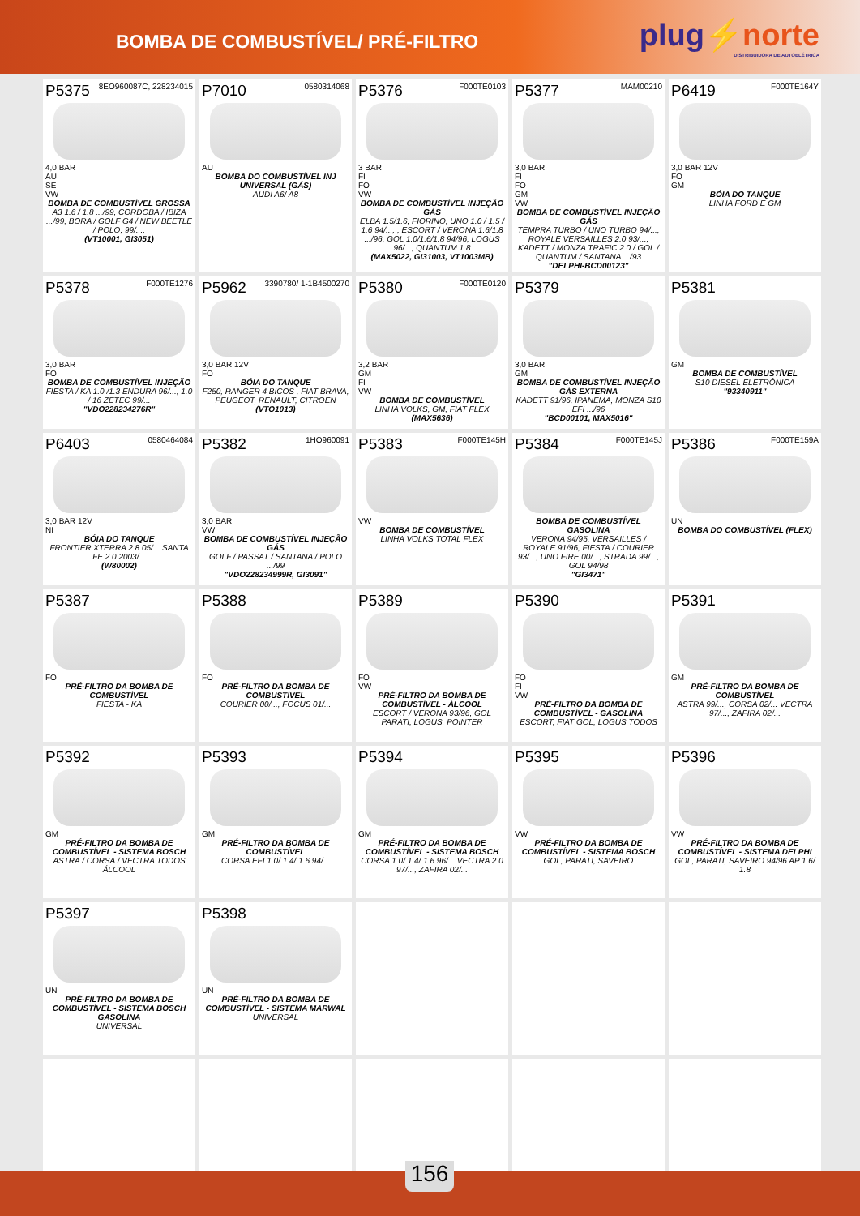BOMBA DE COMBUSTÍVEL/ PRÉ-FILTRO
plug⚡norte
DISTRIBUIDORA DE AUTOELÉTRICA
| P5375 8EO960087C, 228234015 4,0 BAR AU SE VW BOMBA DE COMBUSTÍVEL GROSSA A3 1.6 / 1.8 .../99, CORDOBA / IBIZA .../99, BORA / GOLF G4 / NEW BEETLE / POLO; 99/..., (VT10001, GI3051) | P7010 0580314068 AU BOMBA DO COMBUSTÍVEL INJ UNIVERSAL (GÁS) AUDI A6/ A8 | P5376 F000TE0103 3 BAR FI FO VW BOMBA DE COMBUSTÍVEL INJEÇÃO GÁS ELBA 1.5/1.6, FIORINO, UNO 1.0 / 1.5 / 1.6 94/..., , ESCORT / VERONA 1.6/1.8 .../96, GOL 1.0/1.6/1.8 94/96, LOGUS 96/..., QUANTUM 1.8 (MAX5022, GI31003, VT1003MB) | P5377 MAM00210 3,0 BAR FI FO GM VW BOMBA DE COMBUSTÍVEL INJEÇÃO GÁS TEMPRA TURBO / UNO TURBO 94/..., ROYALE VERSAILLES 2.0 93/..., KADETT / MONZA TRAFIC 2.0 / GOL / QUANTUM / SANTANA .../93 "DELPHI-BCD00123" | P6419 F000TE164Y 3,0 BAR 12V FO GM BÓIA DO TANQUE LINHA FORD E GM |
| P5378 F000TE1276 3,0 BAR FO BOMBA DE COMBUSTÍVEL INJEÇÃO FIESTA / KA 1.0 /1.3 ENDURA 96/..., 1.0 / 16 ZETEC 99/... "VDO228234276R" | P5962 3390780/ 1-1B4500270 3,0 BAR 12V FO BÓIA DO TANQUE F250, RANGER 4 BICOS , FIAT BRAVA, PEUGEOT, RENAULT, CITROEN (VTO1013) | P5380 F000TE0120 3,2 BAR GM FI VW BOMBA DE COMBUSTÍVEL LINHA VOLKS, GM, FIAT FLEX (MAX5636) | P5379 3,0 BAR GM BOMBA DE COMBUSTÍVEL INJEÇÃO GÁS EXTERNA KADETT 91/96, IPANEMA, MONZA S10 EFI .../96 "BCD00101, MAX5016" | P5381 GM BOMBA DE COMBUSTÍVEL S10 DIESEL ELETRÔNICA "93340911" |
| P6403 0580464084 3,0 BAR 12V NI BÓIA DO TANQUE FRONTIER XTERRA 2.8 05/... SANTA FE 2.0 2003/... (W80002) | P5382 1HO960091 3,0 BAR VW BOMBA DE COMBUSTÍVEL INJEÇÃO GÁS GOLF / PASSAT / SANTANA / POLO .../99 "VDO228234999R, GI3091" | P5383 F000TE145H VW BOMBA DE COMBUSTÍVEL LINHA VOLKS TOTAL FLEX | P5384 F000TE145J BOMBA DE COMBUSTÍVEL GASOLINA VERONA 94/95, VERSAILLES / ROYALE 91/96, FIESTA / COURIER 93/..., UNO FIRE 00/..., STRADA 99/..., GOL 94/98 "GI3471" | P5386 F000TE159A UN BOMBA DO COMBUSTÍVEL (FLEX) |
| P5387 FO PRÉ-FILTRO DA BOMBA DE COMBUSTÍVEL FIESTA - KA | P5388 FO PRÉ-FILTRO DA BOMBA DE COMBUSTÍVEL COURIER 00/..., FOCUS 01/... | P5389 FO VW PRÉ-FILTRO DA BOMBA DE COMBUSTÍVEL - ÁLCOOL ESCORT / VERONA 93/96, GOL PARATI, LOGUS, POINTER | P5390 FO FI VW PRÉ-FILTRO DA BOMBA DE COMBUSTÍVEL - GASOLINA ESCORT, FIAT GOL, LOGUS TODOS | P5391 GM PRÉ-FILTRO DA BOMBA DE COMBUSTÍVEL ASTRA 99/..., CORSA 02/... VECTRA 97/..., ZAFIRA 02/... |
| P5392 GM PRÉ-FILTRO DA BOMBA DE COMBUSTÍVEL - SISTEMA BOSCH ASTRA / CORSA / VECTRA TODOS ÁLCOOL | P5393 GM PRÉ-FILTRO DA BOMBA DE COMBUSTÍVEL CORSA EFI 1.0/ 1.4/ 1.6 94/... | P5394 GM PRÉ-FILTRO DA BOMBA DE COMBUSTÍVEL - SISTEMA BOSCH CORSA 1.0/ 1.4/ 1.6 96/... VECTRA 2.0 97/..., ZAFIRA 02/... | P5395 VW PRÉ-FILTRO DA BOMBA DE COMBUSTÍVEL - SISTEMA BOSCH GOL, PARATI, SAVEIRO | P5396 VW PRÉ-FILTRO DA BOMBA DE COMBUSTÍVEL - SISTEMA DELPHI GOL, PARATI, SAVEIRO 94/96 AP 1.6/ 1.8 |
| P5397 UN PRÉ-FILTRO DA BOMBA DE COMBUSTÍVEL - SISTEMA BOSCH GASOLINA UNIVERSAL | P5398 UN PRÉ-FILTRO DA BOMBA DE COMBUSTÍVEL - SISTEMA MARWAL UNIVERSAL | | | |
156